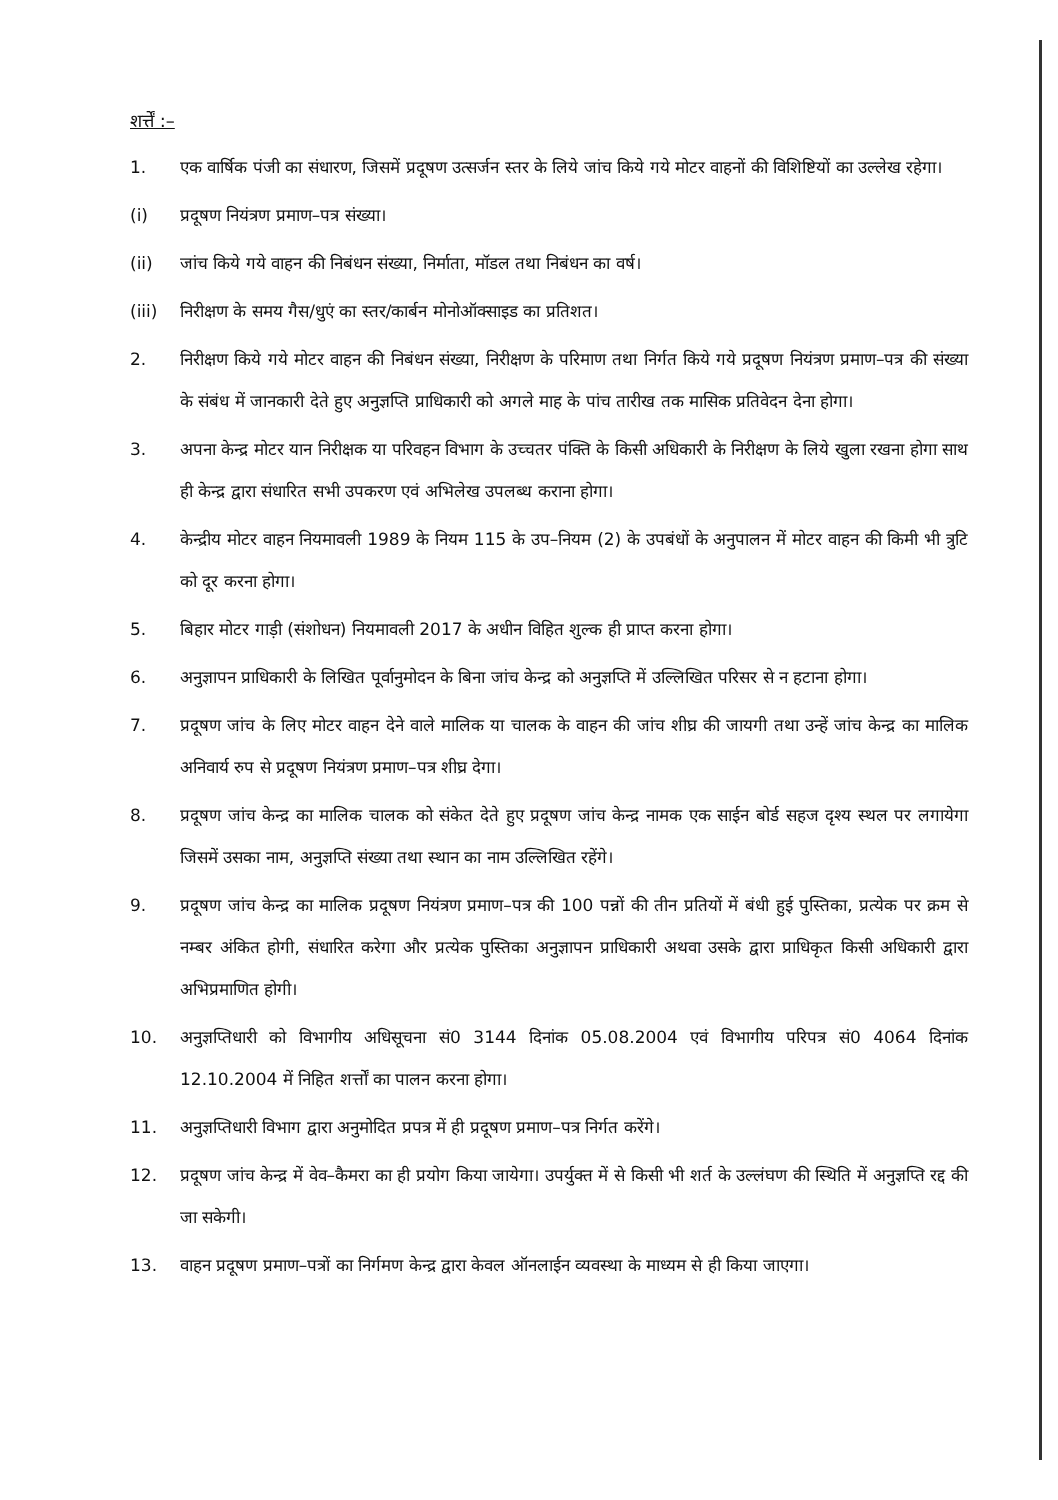शर्त्तें :–
1. एक वार्षिक पंजी का संधारण, जिसमें प्रदूषण उत्सर्जन स्तर के लिये जांच किये गये मोटर वाहनों की विशिष्टियों का उल्लेख रहेगा।
(i) प्रदूषण नियंत्रण प्रमाण–पत्र संख्या।
(ii) जांच किये गये वाहन की निबंधन संख्या, निर्माता, मॉडल तथा निबंधन का वर्ष।
(iii) निरीक्षण के समय गैस/धुएं का स्तर/कार्बन मोनोऑक्साइड का प्रतिशत।
2. निरीक्षण किये गये मोटर वाहन की निबंधन संख्या, निरीक्षण के परिमाण तथा निर्गत किये गये प्रदूषण नियंत्रण प्रमाण–पत्र की संख्या के संबंध में जानकारी देते हुए अनुज्ञप्ति प्राधिकारी को अगले माह के पांच तारीख तक मासिक प्रतिवेदन देना होगा।
3. अपना केन्द्र मोटर यान निरीक्षक या परिवहन विभाग के उच्चतर पंक्ति के किसी अधिकारी के निरीक्षण के लिये खुला रखना होगा साथ ही केन्द्र द्वारा संधारित सभी उपकरण एवं अभिलेख उपलब्ध कराना होगा।
4. केन्द्रीय मोटर वाहन नियमावली 1989 के नियम 115 के उप–नियम (2) के उपबंधों के अनुपालन में मोटर वाहन की किमी भी त्रुटि को दूर करना होगा।
5. बिहार मोटर गाड़ी (संशोधन) नियमावली 2017 के अधीन विहित शुल्क ही प्राप्त करना होगा।
6. अनुज्ञापन प्राधिकारी के लिखित पूर्वानुमोदन के बिना जांच केन्द्र को अनुज्ञप्ति में उल्लिखित परिसर से न हटाना होगा।
7. प्रदूषण जांच के लिए मोटर वाहन देने वाले मालिक या चालक के वाहन की जांच शीघ्र की जायगी तथा उन्हें जांच केन्द्र का मालिक अनिवार्य रुप से प्रदूषण नियंत्रण प्रमाण–पत्र शीघ्र देगा।
8. प्रदूषण जांच केन्द्र का मालिक चालक को संकेत देते हुए प्रदूषण जांच केन्द्र नामक एक साईन बोर्ड सहज दृश्य स्थल पर लगायेगा जिसमें उसका नाम, अनुज्ञप्ति संख्या तथा स्थान का नाम उल्लिखित रहेंगे।
9. प्रदूषण जांच केन्द्र का मालिक प्रदूषण नियंत्रण प्रमाण–पत्र की 100 पन्नों की तीन प्रतियों में बंधी हुई पुस्तिका, प्रत्येक पर क्रम से नम्बर अंकित होगी, संधारित करेगा और प्रत्येक पुस्तिका अनुज्ञापन प्राधिकारी अथवा उसके द्वारा प्राधिकृत किसी अधिकारी द्वारा अभिप्रमाणित होगी।
10. अनुज्ञप्तिधारी को विभागीय अधिसूचना सं0 3144 दिनांक 05.08.2004 एवं विभागीय परिपत्र सं0 4064 दिनांक 12.10.2004 में निहित शर्त्तों का पालन करना होगा।
11. अनुज्ञप्तिधारी विभाग द्वारा अनुमोदित प्रपत्र में ही प्रदूषण प्रमाण–पत्र निर्गत करेंगे।
12. प्रदूषण जांच केन्द्र में वेव–कैमरा का ही प्रयोग किया जायेगा। उपर्युक्त में से किसी भी शर्त के उल्लंघण की स्थिति में अनुज्ञप्ति रद्द की जा सकेगी।
13. वाहन प्रदूषण प्रमाण–पत्रों का निर्गमण केन्द्र द्वारा केवल ऑनलाईन व्यवस्था के माध्यम से ही किया जाएगा।